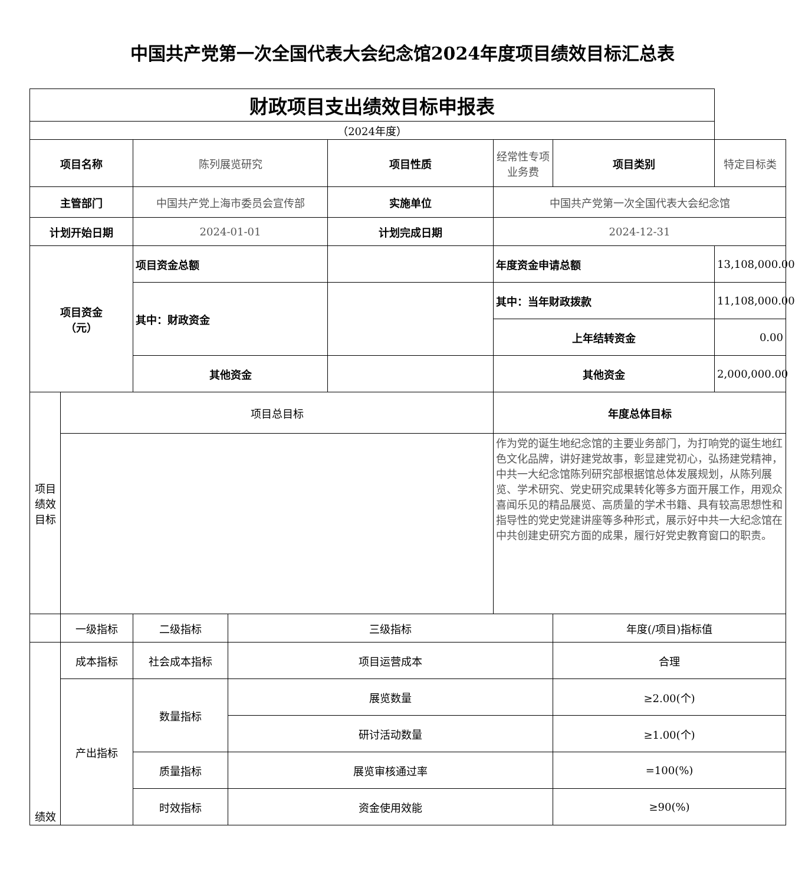中国共产党第一次全国代表大会纪念馆2024年度项目绩效目标汇总表
| 财政项目支出绩效目标申报表 | | | | | | | |
| （2024年度） | | | | | | | |
| 项目名称 | | 陈列展览研究 | | 项目性质 | 经常性专项业务费 | 项目类别 | 特定目标类 |
| 主管部门 | | 中国共产党上海市委员会宣传部 | | 实施单位 | 中国共产党第一次全国代表大会纪念馆 | | |
| 计划开始日期 | | 2024-01-01 | | 计划完成日期 | 2024-12-31 | | |
| 项目资金 （元） | | 项目资金总额 | | | 年度资金申请总额 | | 13,108,000.00 |
| | | 其中：财政资金 | | | 其中：当年财政拨款 | | 11,108,000.00 |
| | | | | | 上年结转资金 | | 0.00 |
| | | 其他资金 | | | 其他资金 | | 2,000,000.00 |
| 项目绩效目标 | 项目总目标 | | | | 年度总体目标 | | |
| | | | | | 作为党的诞生地纪念馆的主要业务部门，为打响党的诞生地红色文化品牌，讲好建党故事，彰显建党初心，弘扬建党精神，中共一大纪念馆陈列研究部根据馆总体发展规划，从陈列展览、学术研究、党史研究成果转化等多方面开展工作，用观众喜闻乐见的精品展览、高质量的学术书籍、具有较高思想性和指导性的党史党建讲座等多种形式，展示好中共一大纪念馆在中共创建史研究方面的成果，履行好党史教育窗口的职责。 | | |
| | 一级指标 | 二级指标 | 三级指标 | | | 年度(/项目)指标值 | |
| 绩效 | 成本指标 | 社会成本指标 | 项目运营成本 | | | 合理 | |
| | 产出指标 | 数量指标 | 展览数量 | | | ≥2.00(个) | |
| | | | 研讨活动数量 | | | ≥1.00(个) | |
| | | 质量指标 | 展览审核通过率 | | | =100(%) | |
| | | 时效指标 | 资金使用效能 | | | ≥90(%) | |